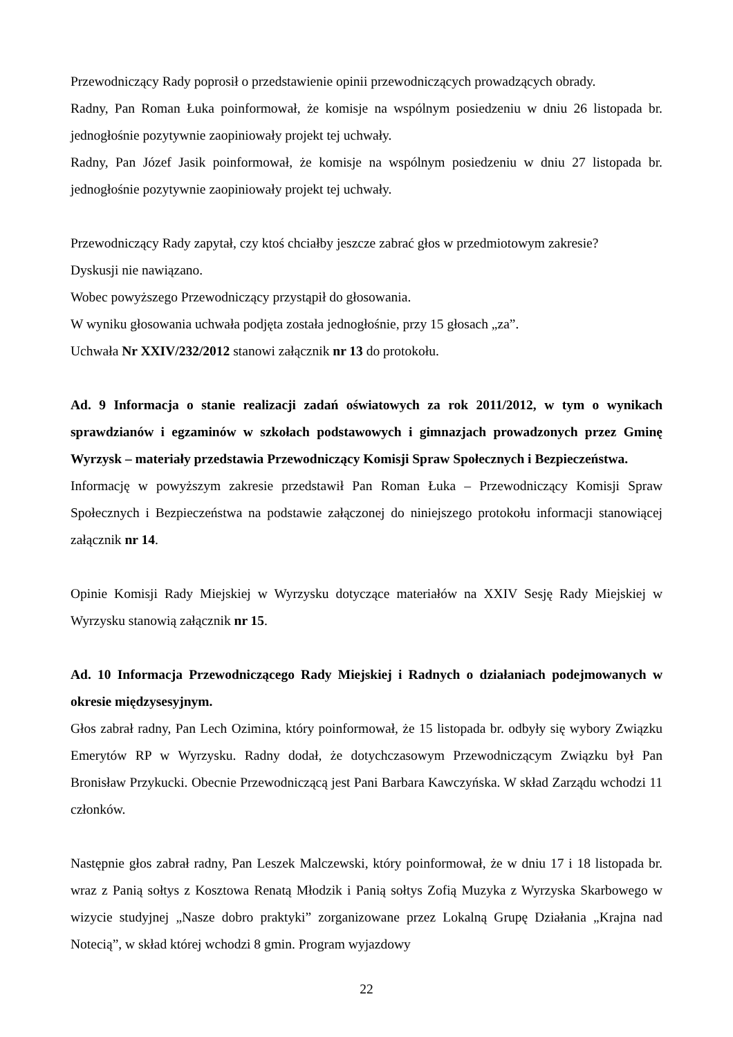Przewodniczący Rady poprosił o przedstawienie opinii przewodniczących prowadzących obrady.
Radny, Pan Roman Łuka poinformował, że komisje na wspólnym posiedzeniu w dniu 26 listopada br. jednogłośnie pozytywnie zaopiniowały projekt tej uchwały.
Radny, Pan Józef Jasik poinformował, że komisje na wspólnym posiedzeniu w dniu 27 listopada br. jednogłośnie pozytywnie zaopiniowały projekt tej uchwały.
Przewodniczący Rady zapytał, czy ktoś chciałby jeszcze zabrać głos w przedmiotowym zakresie?
Dyskusji nie nawiązano.
Wobec powyższego Przewodniczący przystąpił do głosowania.
W wyniku głosowania uchwała podjęta została jednogłośnie, przy 15 głosach „za”.
Uchwała Nr XXIV/232/2012 stanowi załącznik nr 13 do protokołu.
Ad. 9 Informacja o stanie realizacji zadań oświatowych za rok 2011/2012, w tym o wynikach sprawdzianów i egzaminów w szkołach podstawowych i gimnazjach prowadzonych przez Gminę Wyrzysk – materiały przedstawia Przewodniczący Komisji Spraw Społecznych i Bezpieczeństwa.
Informację w powyższym zakresie przedstawił Pan Roman Łuka – Przewodniczący Komisji Spraw Społecznych i Bezpieczeństwa na podstawie załączonej do niniejszego protokołu informacji stanowiącej załącznik nr 14.
Opinie Komisji Rady Miejskiej w Wyrzysku dotyczące materiałów na XXIV Sesję Rady Miejskiej w Wyrzysku stanowią załącznik nr 15.
Ad. 10 Informacja Przewodniczącego Rady Miejskiej i Radnych o działaniach podejmowanych w okresie międzysesyjnym.
Głos zabrał radny, Pan Lech Ozimina, który poinformował, że 15 listopada br. odbyły się wybory Związku Emerytów RP w Wyrzysku. Radny dodał, że dotychczasowym Przewodniczącym Związku był Pan Bronisław Przykucki. Obecnie Przewodniczącą jest Pani Barbara Kawczyńska. W skład Zarządu wchodzi 11 członków.
Następnie głos zabrał radny, Pan Leszek Malczewski, który poinformował, że w dniu 17 i 18 listopada br. wraz z Panią sołtys z Kosztowa Renatą Młodzik i Panią sołtys Zofią Muzyka z Wyrzyska Skarbowego w wizycie studyjnej „Nasze dobro praktyki” zorganizowane przez Lokalną Grupę Działania „Krajna nad Notecią”, w skład której wchodzi 8 gmin. Program wyjazdowy
22